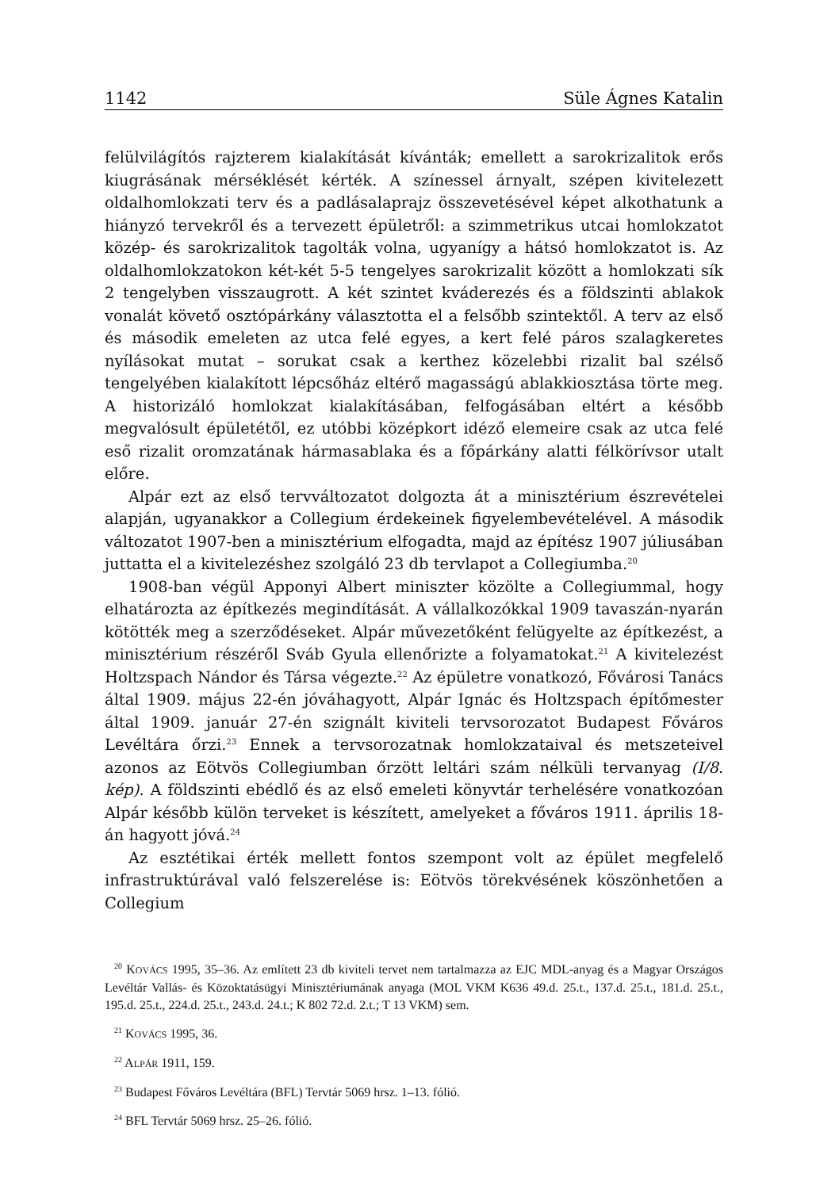1142 Süle Ágnes Katalin
felülvilágítós rajzterem kialakítását kívánták; emellett a sarokrizalitok erős kiugrásának mérséklését kérték. A színessel árnyalt, szépen kivitelezett oldalhomlokzati terv és a padlásalaprajz összevetésével képet alkothatunk a hiányzó tervekről és a tervezett épületről: a szimmetrikus utcai homlokzatot közép- és sarokrizalitok tagolták volna, ugyanígy a hátsó homlokzatot is. Az oldalhomlokzatokon két-két 5-5 tengelyes sarokrizalit között a homlokzati sík 2 tengelyben visszaugrott. A két szintet kváderezés és a földszinti ablakok vonalát követő osztópárkány választotta el a felsőbb szintektől. A terv az első és második emeleten az utca felé egyes, a kert felé páros szalagkeretes nyílásokat mutat – sorukat csak a kerthez közelebbi rizalit bal szélső tengelyében kialakított lépcsőház eltérő magasságú ablakkiosztása törte meg. A historizáló homlokzat kialakításában, felfogásában eltért a később megvalósult épületétől, ez utóbbi középkort idéző elemeire csak az utca felé eső rizalit oromzatának hármasablaka és a főpárkány alatti félkörívsor utalt előre.
Alpár ezt az első tervváltozatot dolgozta át a minisztérium észrevételei alapján, ugyanakkor a Collegium érdekeinek figyelembevételével. A második változatot 1907-ben a minisztérium elfogadta, majd az építész 1907 júliusában juttatta el a kivitelezéshez szolgáló 23 db tervlapot a Collegiumba.<sup>20</sup>
1908-ban végül Apponyi Albert miniszter közölte a Collegiummal, hogy elhatározta az építkezés megindítását. A vállalkozókkal 1909 tavaszán-nyarán kötötték meg a szerződéseket. Alpár művezetőként felügyelte az építkezést, a minisztérium részéről Sváb Gyula ellenőrizte a folyamatokat.<sup>21</sup> A kivitelezést Holtzspach Nándor és Társa végezte.<sup>22</sup> Az épületre vonatkozó, Fővárosi Tanács által 1909. május 22-én jóváhagyott, Alpár Ignác és Holtzspach építőmester által 1909. január 27-én szignált kiviteli tervsorozatot Budapest Főváros Levéltára őrzi.<sup>23</sup> Ennek a tervsorozatnak homlokzataival és metszeteivel azonos az Eötvös Collegiumban őrzött leltári szám nélküli tervanyag (I/8. kép). A földszinti ebédlő és az első emeleti könyvtár terhelésére vonatkozóan Alpár később külön terveket is készített, amelyeket a főváros 1911. április 18-án hagyott jóvá.<sup>24</sup>
Az esztétikai érték mellett fontos szempont volt az épület megfelelő infrastruktúrával való felszerelése is: Eötvös törekvésének köszönhetően a Collegium
<sup>20</sup> KOVÁCS 1995, 35–36. Az említett 23 db kiviteli tervet nem tartalmazza az EJC MDL-anyag és a Magyar Országos Levéltár Vallás- és Közoktatásügyi Minisztériumának anyaga (MOL VKM K636 49.d. 25.t., 137.d. 25.t., 181.d. 25.t., 195.d. 25.t., 224.d. 25.t., 243.d. 24.t.; K 802 72.d. 2.t.; T 13 VKM) sem.
<sup>21</sup> KOVÁCS 1995, 36.
<sup>22</sup> ALPÁR 1911, 159.
<sup>23</sup> Budapest Főváros Levéltára (BFL) Tervtár 5069 hrsz. 1–13. fólió.
<sup>24</sup> BFL Tervtár 5069 hrsz. 25–26. fólió.